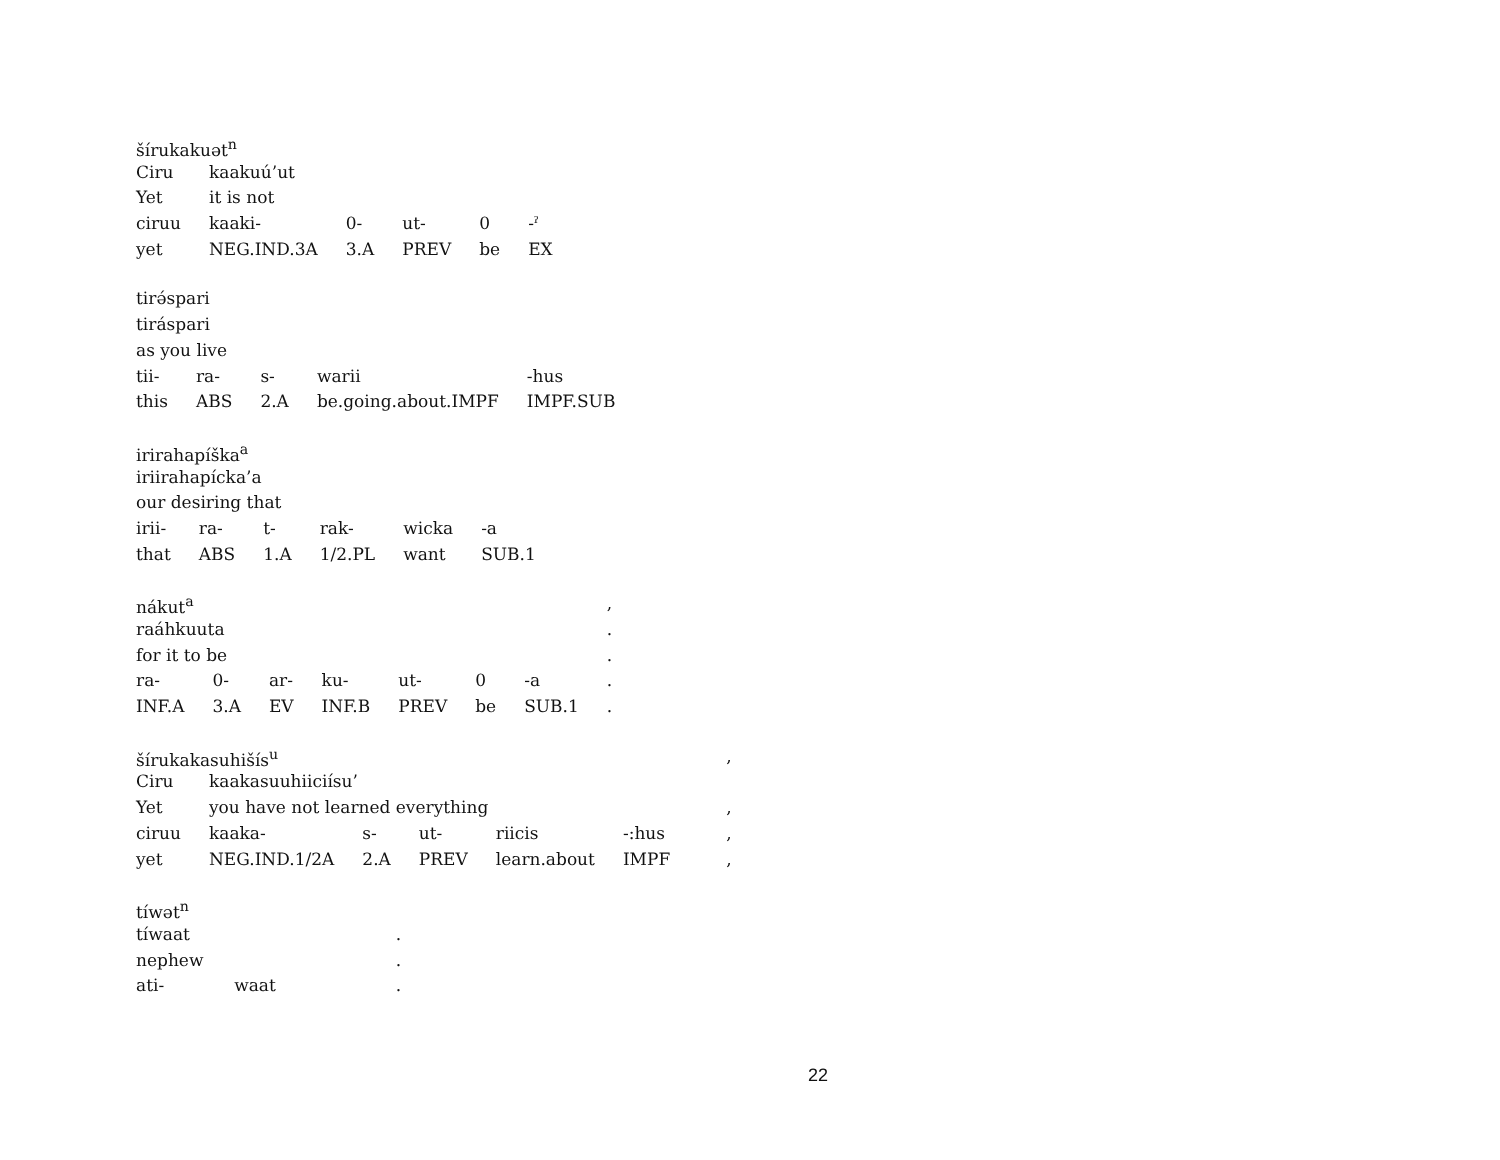| šírukakuət<sup>n</sup> | | | | | |
| Ciru | kaakuú’ut | | | | |
| Yet | it is not | | | | |
| ciruu | kaaki- | 0- | ut- | 0 | -ˀ |
| yet | NEG.IND.3A | 3.A | PREV | be | EX |
| tirə́spari | | | | |
| tiráspari | | | | |
| as you live | | | | |
| tii- | ra- | s- | warii | -hus |
| this | ABS | 2.A | be.going.about.IMPF | IMPF.SUB |
| irirahapíška<sup>a</sup> | | | | | |
| iriirahapícka’a | | | | | |
| our desiring that | | | | | |
| irii- | ra- | t- | rak- | wicka | -a |
| that | ABS | 1.A | 1/2.PL | want | SUB.1 |
| nákut<sup>a</sup> | | | | | | | , |
| raáhkuuta | | | | | | | . |
| for it to be | | | | | | | . |
| ra- | 0- | ar- | ku- | ut- | 0 | -a | . |
| INF.A | 3.A | EV | INF.B | PREV | be | SUB.1 | . |
| šírukakasuhišís<sup>u</sup> | | | | | | | , |
| Ciru | kaakasuuhiiciísu’ | | | | | | |
| Yet | you have not learned everything | | | | | | , |
| ciruu | kaaka- | s- | ut- | riicis | -:hus | | , |
| yet | NEG.IND.1/2A | 2.A | PREV | learn.about | IMPF | | , |
| tíwət<sup>n</sup> | | |
| tíwaat | | . |
| nephew | | . |
| ati- | waat | . |
22